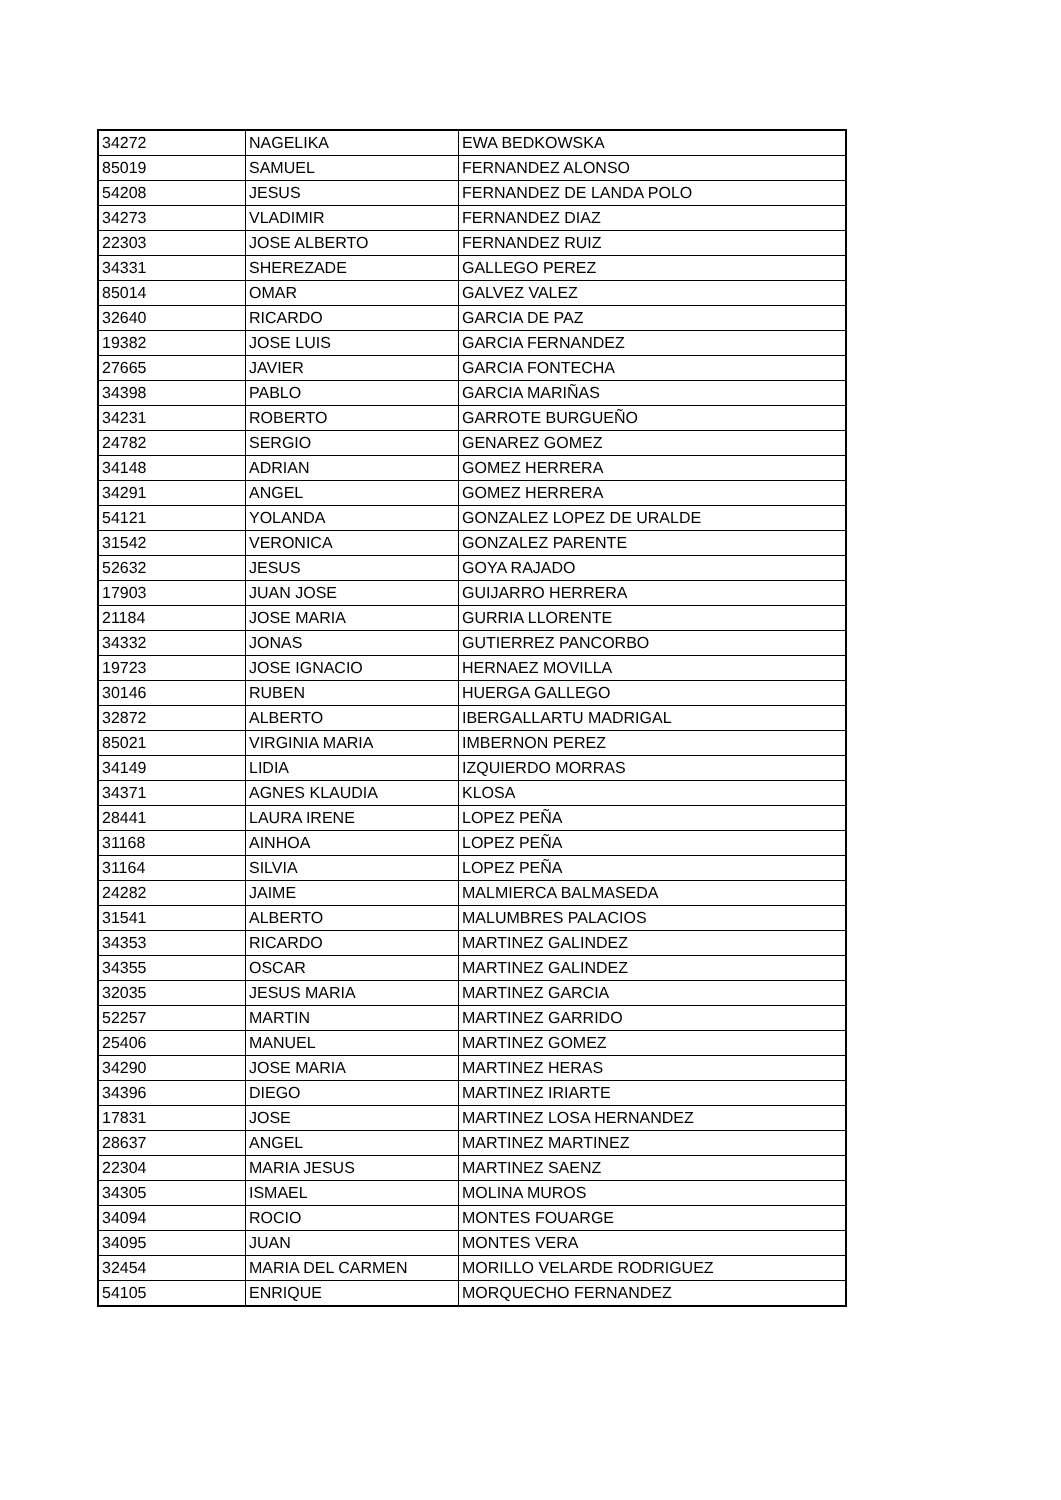| 34272 | NAGELIKA | EWA BEDKOWSKA |
| 85019 | SAMUEL | FERNANDEZ ALONSO |
| 54208 | JESUS | FERNANDEZ DE LANDA POLO |
| 34273 | VLADIMIR | FERNANDEZ DIAZ |
| 22303 | JOSE ALBERTO | FERNANDEZ RUIZ |
| 34331 | SHEREZADE | GALLEGO PEREZ |
| 85014 | OMAR | GALVEZ VALEZ |
| 32640 | RICARDO | GARCIA DE PAZ |
| 19382 | JOSE LUIS | GARCIA FERNANDEZ |
| 27665 | JAVIER | GARCIA FONTECHA |
| 34398 | PABLO | GARCIA MARIÑAS |
| 34231 | ROBERTO | GARROTE BURGUEÑO |
| 24782 | SERGIO | GENAREZ GOMEZ |
| 34148 | ADRIAN | GOMEZ HERRERA |
| 34291 | ANGEL | GOMEZ HERRERA |
| 54121 | YOLANDA | GONZALEZ LOPEZ DE URALDE |
| 31542 | VERONICA | GONZALEZ PARENTE |
| 52632 | JESUS | GOYA RAJADO |
| 17903 | JUAN JOSE | GUIJARRO HERRERA |
| 21184 | JOSE MARIA | GURRIA LLORENTE |
| 34332 | JONAS | GUTIERREZ PANCORBO |
| 19723 | JOSE IGNACIO | HERNAEZ MOVILLA |
| 30146 | RUBEN | HUERGA GALLEGO |
| 32872 | ALBERTO | IBERGALLARTU MADRIGAL |
| 85021 | VIRGINIA MARIA | IMBERNON PEREZ |
| 34149 | LIDIA | IZQUIERDO MORRAS |
| 34371 | AGNES KLAUDIA | KLOSA |
| 28441 | LAURA IRENE | LOPEZ PEÑA |
| 31168 | AINHOA | LOPEZ PEÑA |
| 31164 | SILVIA | LOPEZ PEÑA |
| 24282 | JAIME | MALMIERCA BALMASEDA |
| 31541 | ALBERTO | MALUMBRES PALACIOS |
| 34353 | RICARDO | MARTINEZ GALINDEZ |
| 34355 | OSCAR | MARTINEZ GALINDEZ |
| 32035 | JESUS MARIA | MARTINEZ GARCIA |
| 52257 | MARTIN | MARTINEZ GARRIDO |
| 25406 | MANUEL | MARTINEZ GOMEZ |
| 34290 | JOSE MARIA | MARTINEZ HERAS |
| 34396 | DIEGO | MARTINEZ IRIARTE |
| 17831 | JOSE | MARTINEZ LOSA HERNANDEZ |
| 28637 | ANGEL | MARTINEZ MARTINEZ |
| 22304 | MARIA JESUS | MARTINEZ SAENZ |
| 34305 | ISMAEL | MOLINA MUROS |
| 34094 | ROCIO | MONTES FOUARGE |
| 34095 | JUAN | MONTES VERA |
| 32454 | MARIA DEL CARMEN | MORILLO VELARDE RODRIGUEZ |
| 54105 | ENRIQUE | MORQUECHO FERNANDEZ |